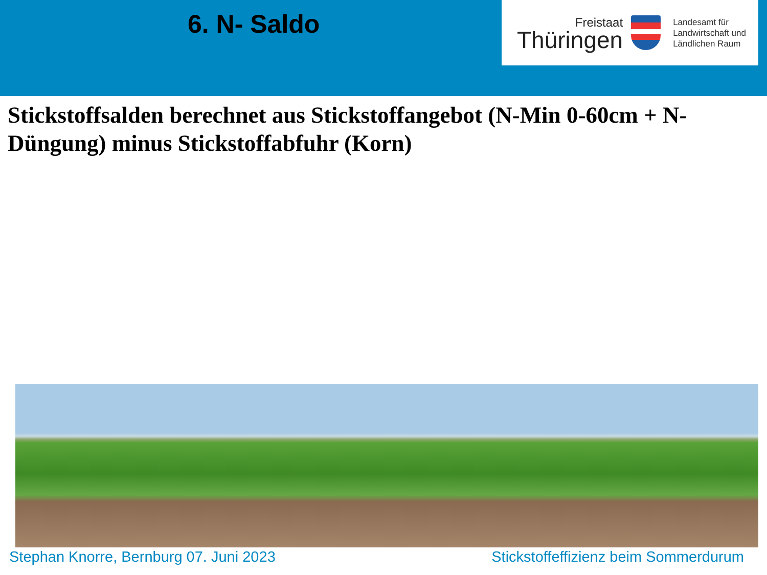6. N- Saldo
Freistaat
Thüringen
Landesamt für
Landwirtschaft und
Ländlichen Raum
Stickstoffsalden berechnet aus Stickstoffangebot (N-Min 0-60cm + N-Düngung) minus Stickstoffabfuhr (Korn)
Stephan Knorre, Bernburg 07. Juni 2023
Stickstoffeffizienz beim Sommerdurum